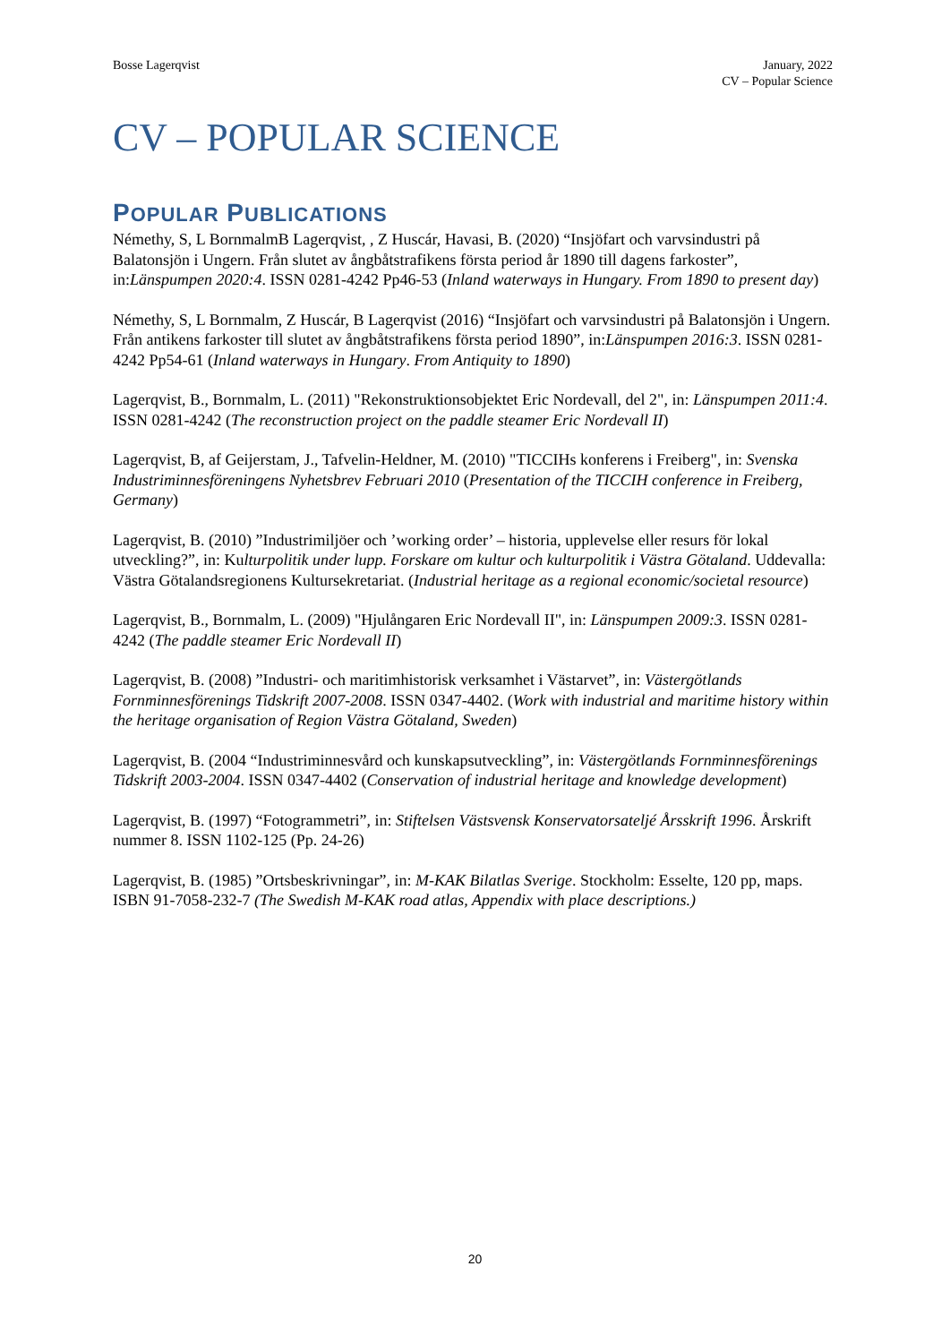Bosse Lagerqvist January, 2022
CV – Popular Science
CV – POPULAR SCIENCE
POPULAR PUBLICATIONS
Némethy, S, L BornmalmB Lagerqvist, , Z Huscár, Havasi, B. (2020) “Insjöfart och varvsindustri på Balatonsjön i Ungern. Från slutet av ångbåtstrafikens första period år 1890 till dagens farkoster”, in:Länspumpen 2020:4. ISSN 0281-4242 Pp46-53 (Inland waterways in Hungary. From 1890 to present day)
Némethy, S, L Bornmalm, Z Huscár, B Lagerqvist (2016) “Insjöfart och varvsindustri på Balatonsjön i Ungern. Från antikens farkoster till slutet av ångbåtstrafikens första period 1890”, in:Länspumpen 2016:3. ISSN 0281-4242 Pp54-61 (Inland waterways in Hungary. From Antiquity to 1890)
Lagerqvist, B., Bornmalm, L. (2011) "Rekonstruktionsobjektet Eric Nordevall, del 2", in: Länspumpen 2011:4. ISSN 0281-4242 (The reconstruction project on the paddle steamer Eric Nordevall II)
Lagerqvist, B, af Geijerstam, J., Tafvelin-Heldner, M. (2010) "TICCIHs konferens i Freiberg", in: Svenska Industriminnesföreningens Nyhetsbrev Februari 2010 (Presentation of the TICCIH conference in Freiberg, Germany)
Lagerqvist, B. (2010) ”Industrimiljöer och ’working order’ – historia, upplevelse eller resurs för lokal utveckling?”, in: Kulturpolitik under lupp. Forskare om kultur och kulturpolitik i Västra Götaland. Uddevalla: Västra Götalandsregionens Kultursekretariat. (Industrial heritage as a regional economic/societal resource)
Lagerqvist, B., Bornmalm, L. (2009) "Hjulångaren Eric Nordevall II", in: Länspumpen 2009:3. ISSN 0281-4242 (The paddle steamer Eric Nordevall II)
Lagerqvist, B. (2008) ”Industri- och maritimhistorisk verksamhet i Västarvet”, in: Västergötlands Fornminnesförenings Tidskrift 2007-2008. ISSN 0347-4402. (Work with industrial and maritime history within the heritage organisation of Region Västra Götaland, Sweden)
Lagerqvist, B. (2004 “Industriminnesvård och kunskapsutveckling”, in: Västergötlands Fornminnesförenings Tidskrift 2003-2004. ISSN 0347-4402 (Conservation of industrial heritage and knowledge development)
Lagerqvist, B. (1997) “Fotogrammetri”, in: Stiftelsen Västsvensk Konservatorsateljé Årsskrift 1996. Årskrift nummer 8. ISSN 1102-125 (Pp. 24-26)
Lagerqvist, B. (1985) ”Ortsbeskrivningar”, in: M-KAK Bilatlas Sverige. Stockholm: Esselte, 120 pp, maps. ISBN 91-7058-232-7 (The Swedish M-KAK road atlas, Appendix with place descriptions.)
20